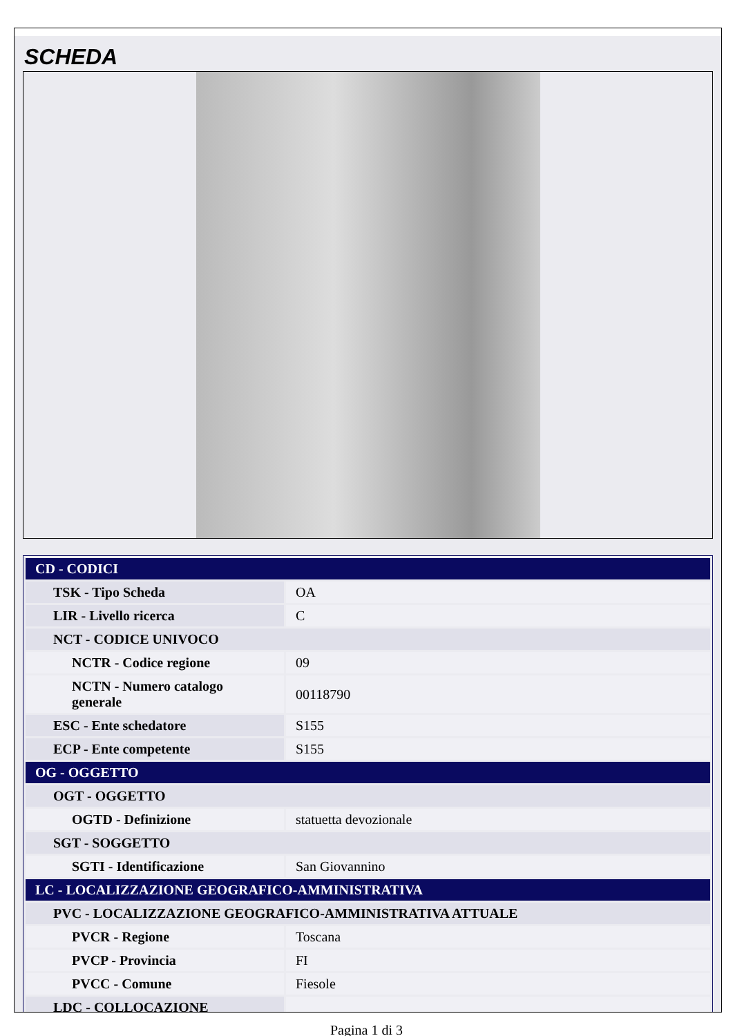SCHEDA
| CD - CODICI | |
| TSK - Tipo Scheda | OA |
| LIR - Livello ricerca | C |
| NCT - CODICE UNIVOCO | |
| NCTR - Codice regione | 09 |
| NCTN - Numero catalogo generale | 00118790 |
| ESC - Ente schedatore | S155 |
| ECP - Ente competente | S155 |
| OG - OGGETTO | |
| OGT - OGGETTO | |
| OGTD - Definizione | statuetta devozionale |
| SGT - SOGGETTO | |
| SGTI - Identificazione | San Giovannino |
| LC - LOCALIZZAZIONE GEOGRAFICO-AMMINISTRATIVA | |
| PVC - LOCALIZZAZIONE GEOGRAFICO-AMMINISTRATIVA ATTUALE | |
| PVCR - Regione | Toscana |
| PVCP - Provincia | FI |
| PVCC - Comune | Fiesole |
| LDC - COLLOCAZIONE | |
Pagina 1 di 3